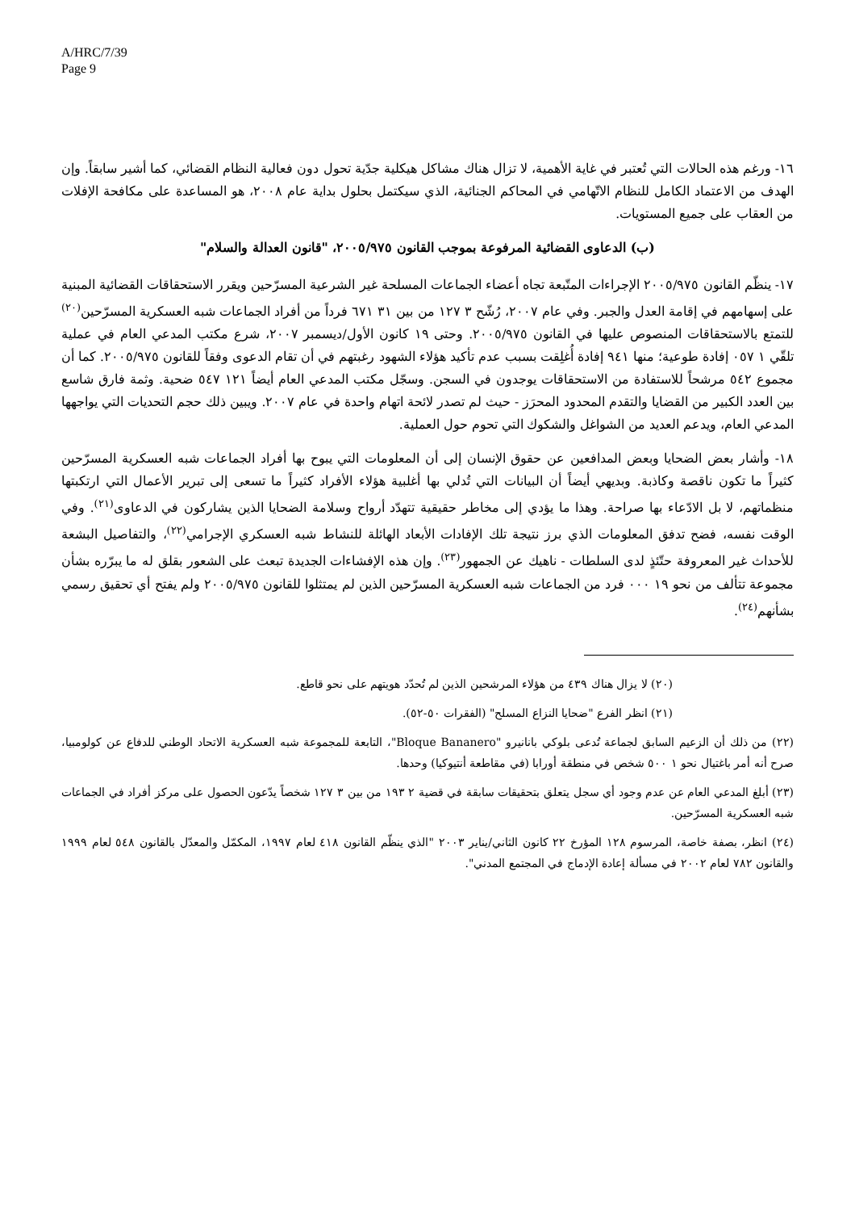A/HRC/7/39
Page 9
١٦- ورغم هذه الحالات التي تُعتبر في غاية الأهمية، لا تزال هناك مشاكل هيكلية جدّية تحول دون فعالية النظام القضائي، كما أشير سابقاً. وإن الهدف من الاعتماد الكامل للنظام الاتّهامي في المحاكم الجنائية، الذي سيكتمل بحلول بداية عام ٢٠٠٨، هو المساعدة على مكافحة الإفلات من العقاب على جميع المستويات.
(ب) الدعاوى القضائية المرفوعة بموجب القانون ٢٠٠٥/٩٧٥، "قانون العدالة والسلام"
١٧- ينظّم القانون ٢٠٠٥/٩٧٥ الإجراءات المتّبعة تجاه أعضاء الجماعات المسلحة غير الشرعية المسرّحين ويقرر الاستحقاقات القضائية المبنية على إسهامهم في إقامة العدل والجبر. وفي عام ٢٠٠٧، رُشّح ٣ ١٢٧ من بين ٣١ ٦٧١ فرداً من أفراد الجماعات شبه العسكرية المسرّحين<sup>(٢٠)</sup> للتمتع بالاستحقاقات المنصوص عليها في القانون ٢٠٠٥/٩٧٥. وحتى ١٩ كانون الأول/ديسمبر ٢٠٠٧، شرع مكتب المدعي العام في عملية تلقّي ١ ٠٥٧ إفادة طوعية؛ منها ٩٤١ إفادة أُغلِقت بسبب عدم تأكيد هؤلاء الشهود رغبتهم في أن تقام الدعوى وفقاً للقانون ٢٠٠٥/٩٧٥. كما أن مجموع ٥٤٢ مرشحاً للاستفادة من الاستحقاقات يوجدون في السجن. وسجّل مكتب المدعي العام أيضاً ١٢١ ٥٤٧ ضحية. وثمة فارق شاسع بين العدد الكبير من القضايا والتقدم المحدود المحرَز - حيث لم تصدر لائحة اتهام واحدة في عام ٢٠٠٧. ويبين ذلك حجم التحديات التي يواجهها المدعي العام، ويدعم العديد من الشواغل والشكوك التي تحوم حول العملية.
١٨- وأشار بعض الضحايا وبعض المدافعين عن حقوق الإنسان إلى أن المعلومات التي يبوح بها أفراد الجماعات شبه العسكرية المسرّحين كثيراً ما تكون ناقصة وكاذبة. وبديهي أيضاً أن البيانات التي تُدلي بها أغلبية هؤلاء الأفراد كثيراً ما تسعى إلى تبرير الأعمال التي ارتكبتها منظماتهم، لا بل الادّعاء بها صراحة. وهذا ما يؤدي إلى مخاطر حقيقية تتهدّد أرواح وسلامة الضحايا الذين يشاركون في الدعاوى<sup>(٢١)</sup>. وفي الوقت نفسه، فضح تدفق المعلومات الذي برز نتيجة تلك الإفادات الأبعاد الهائلة للنشاط شبه العسكري الإجرامي<sup>(٢٢)</sup>، والتفاصيل البشعة للأحداث غير المعروفة حتّئذٍ لدى السلطات - ناهيك عن الجمهور<sup>(٢٣)</sup>. وإن هذه الإفشاءات الجديدة تبعث على الشعور بقلق له ما يبرّره بشأن مجموعة تتألف من نحو ١٩ ٠٠٠ فرد من الجماعات شبه العسكرية المسرّحين الذين لم يمتثلوا للقانون ٢٠٠٥/٩٧٥ ولم يفتح أي تحقيق رسمي بشأنهم<sup>(٢٤)</sup>.
(٢٠) لا يزال هناك ٤٣٩ من هؤلاء المرشحين الذين لم تُحدّد هويتهم على نحو قاطع.
(٢١) انظر الفرع "ضحايا النزاع المسلح" (الفقرات ٥٠-٥٢).
(٢٢) من ذلك أن الزعيم السابق لجماعة تُدعى بلوكي بانانيرو "Bloque Bananero"، التابعة للمجموعة شبه العسكرية الاتحاد الوطني للدفاع عن كولومبيا، صرح أنه أمر باغتيال نحو ١ ٥٠٠ شخص في منطقة أورابا (في مقاطعة أنتيوكيا) وحدها.
(٢٣) أبلغ المدعي العام عن عدم وجود أي سجل يتعلق بتحقيقات سابقة في قضية ٢ ١٩٣ من بين ٣ ١٢٧ شخصاً يدّعون الحصول على مركز أفراد في الجماعات شبه العسكرية المسرّحين.
(٢٤) انظر، بصفة خاصة، المرسوم ١٢٨ المؤرخ ٢٢ كانون الثاني/يناير ٢٠٠٣ "الذي ينظّم القانون ٤١٨ لعام ١٩٩٧، المكمّل والمعدّل بالقانون ٥٤٨ لعام ١٩٩٩ والقانون ٧٨٢ لعام ٢٠٠٢ في مسألة إعادة الإدماج في المجتمع المدني".